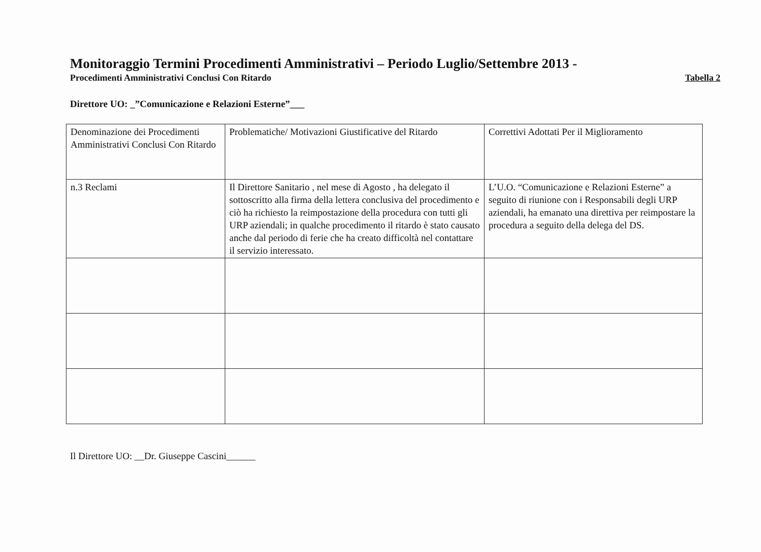Monitoraggio Termini Procedimenti Amministrativi – Periodo Luglio/Settembre 2013 -
Procedimenti Amministrativi Conclusi Con Ritardo Tabella 2
Direttore UO: _”Comunicazione e Relazioni Esterne”___
| Denominazione dei Procedimenti Amministrativi Conclusi Con Ritardo | Problematiche/ Motivazioni Giustificative del Ritardo | Correttivi Adottati Per il Miglioramento |
| n.3 Reclami | Il Direttore Sanitario , nel mese di Agosto , ha delegato il sottoscritto alla firma della lettera conclusiva del procedimento e ciò ha richiesto la reimpostazione della procedura con tutti gli URP aziendali; in qualche procedimento il ritardo è stato causato anche dal periodo di ferie che ha creato difficoltà nel contattare il servizio interessato. | L’U.O. “Comunicazione e Relazioni Esterne” a seguito di riunione con i Responsabili degli URP aziendali, ha emanato una direttiva per reimpostare la procedura a seguito della delega del DS. |
Il Direttore UO: __Dr. Giuseppe Cascini______